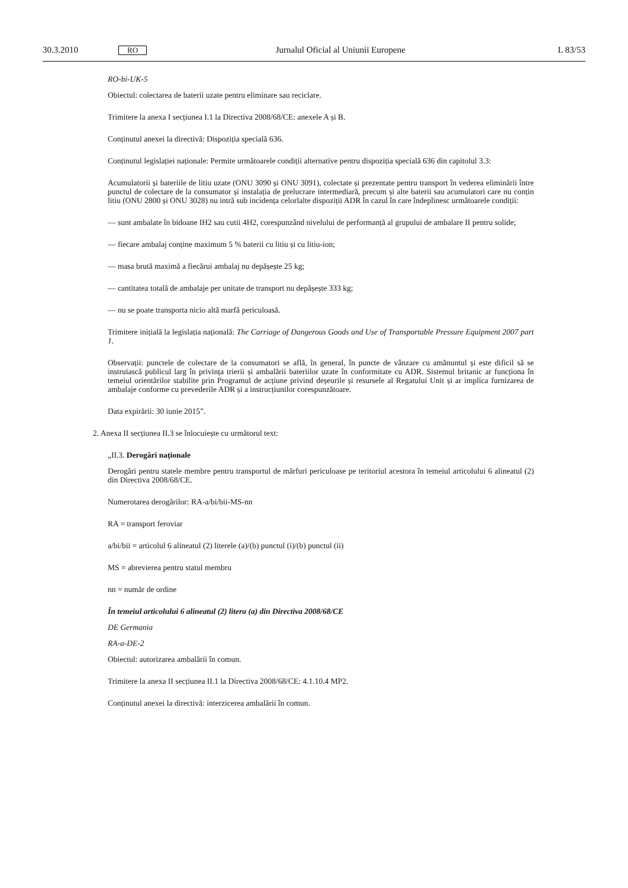30.3.2010 RO Jurnalul Oficial al Uniunii Europene L 83/53
RO-bi-UK-5
Obiectul: colectarea de baterii uzate pentru eliminare sau reciclare.
Trimitere la anexa I secțiunea I.1 la Directiva 2008/68/CE: anexele A și B.
Conținutul anexei la directivă: Dispoziția specială 636.
Conținutul legislației naționale: Permite următoarele condiții alternative pentru dispoziția specială 636 din capitolul 3.3:
Acumulatorii și bateriile de litiu uzate (ONU 3090 și ONU 3091), colectate și prezentate pentru transport în vederea eliminării între punctul de colectare de la consumator și instalația de prelucrare intermediară, precum și alte baterii sau acumulatori care nu conțin litiu (ONU 2800 și ONU 3028) nu intră sub incidența celorlalte dispoziții ADR în cazul în care îndeplinesc următoarele condiții:
— sunt ambalate în bidoane IH2 sau cutii 4H2, corespunzând nivelului de performanță al grupului de ambalare II pentru solide;
— fiecare ambalaj conține maximum 5 % baterii cu litiu și cu litiu-ion;
— masa brută maximă a fiecărui ambalaj nu depășește 25 kg;
— cantitatea totală de ambalaje per unitate de transport nu depășește 333 kg;
— nu se poate transporta nicio altă marfă periculoasă.
Trimitere inițială la legislația națională: The Carriage of Dangerous Goods and Use of Transportable Pressure Equipment 2007 part 1.
Observații: punctele de colectare de la consumatori se află, în general, în puncte de vânzare cu amănuntul și este dificil să se instruiască publicul larg în privința trierii și ambalării bateriilor uzate în conformitate cu ADR. Sistemul britanic ar funcționa în temeiul orientărilor stabilite prin Programul de acțiune privind deșeurile și resursele al Regatului Unit și ar implica furnizarea de ambalaje conforme cu prevederile ADR și a instrucțiunilor corespunzătoare.
Data expirării: 30 iunie 2015”.
2. Anexa II secțiunea II.3 se înlocuiește cu următorul text:
„II.3. Derogări naționale
Derogări pentru statele membre pentru transportul de mărfuri periculoase pe teritoriul acestora în temeiul articolului 6 alineatul (2) din Directiva 2008/68/CE.
Numerotarea derogărilor: RA-a/bi/bii-MS-nn
RA = transport feroviar
a/bi/bii = articolul 6 alineatul (2) literele (a)/(b) punctul (i)/(b) punctul (ii)
MS = abrevierea pentru statul membru
nn = număr de ordine
În temeiul articolului 6 alineatul (2) litera (a) din Directiva 2008/68/CE
DE Germania
RA-a-DE-2
Obiectul: autorizarea ambalării în comun.
Trimitere la anexa II secțiunea II.1 la Directiva 2008/68/CE: 4.1.10.4 MP2.
Conținutul anexei la directivă: interzicerea ambalării în comun.